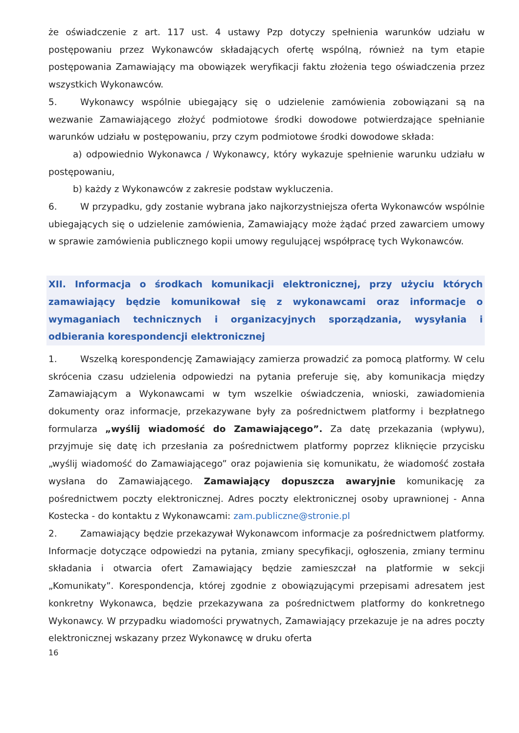że oświadczenie z art. 117 ust. 4 ustawy Pzp dotyczy spełnienia warunków udziału w postępowaniu przez Wykonawców składających ofertę wspólną, również na tym etapie postępowania Zamawiający ma obowiązek weryfikacji faktu złożenia tego oświadczenia przez wszystkich Wykonawców.
5. Wykonawcy wspólnie ubiegający się o udzielenie zamówienia zobowiązani są na wezwanie Zamawiającego złożyć podmiotowe środki dowodowe potwierdzające spełnianie warunków udziału w postępowaniu, przy czym podmiotowe środki dowodowe składa:
a) odpowiednio Wykonawca / Wykonawcy, który wykazuje spełnienie warunku udziału w postępowaniu,
b) każdy z Wykonawców z zakresie podstaw wykluczenia.
6. W przypadku, gdy zostanie wybrana jako najkorzystniejsza oferta Wykonawców wspólnie ubiegających się o udzielenie zamówienia, Zamawiający może żądać przed zawarciem umowy w sprawie zamówienia publicznego kopii umowy regulującej współpracę tych Wykonawców.
XII. Informacja o środkach komunikacji elektronicznej, przy użyciu których zamawiający będzie komunikował się z wykonawcami oraz informacje o wymaganiach technicznych i organizacyjnych sporządzania, wysyłania i odbierania korespondencji elektronicznej
1. Wszelką korespondencję Zamawiający zamierza prowadzić za pomocą platformy. W celu skrócenia czasu udzielenia odpowiedzi na pytania preferuje się, aby komunikacja między Zamawiającym a Wykonawcami w tym wszelkie oświadczenia, wnioski, zawiadomienia dokumenty oraz informacje, przekazywane były za pośrednictwem platformy i bezpłatnego formularza „wyślij wiadomość do Zamawiającego”. Za datę przekazania (wpływu), przyjmuje się datę ich przesłania za pośrednictwem platformy poprzez kliknięcie przycisku „wyślij wiadomość do Zamawiającego” oraz pojawienia się komunikatu, że wiadomość została wysłana do Zamawiającego. Zamawiający dopuszcza awaryjnie komunikację za pośrednictwem poczty elektronicznej. Adres poczty elektronicznej osoby uprawnionej - Anna Kostecka - do kontaktu z Wykonawcami: zam.publiczne@stronie.pl
2. Zamawiający będzie przekazywał Wykonawcom informacje za pośrednictwem platformy. Informacje dotyczące odpowiedzi na pytania, zmiany specyfikacji, ogłoszenia, zmiany terminu składania i otwarcia ofert Zamawiający będzie zamieszczał na platformie w sekcji „Komunikaty”. Korespondencja, której zgodnie z obowiązującymi przepisami adresatem jest konkretny Wykonawca, będzie przekazywana za pośrednictwem platformy do konkretnego Wykonawcy. W przypadku wiadomości prywatnych, Zamawiający przekazuje je na adres poczty elektronicznej wskazany przez Wykonawcę w druku oferta
16